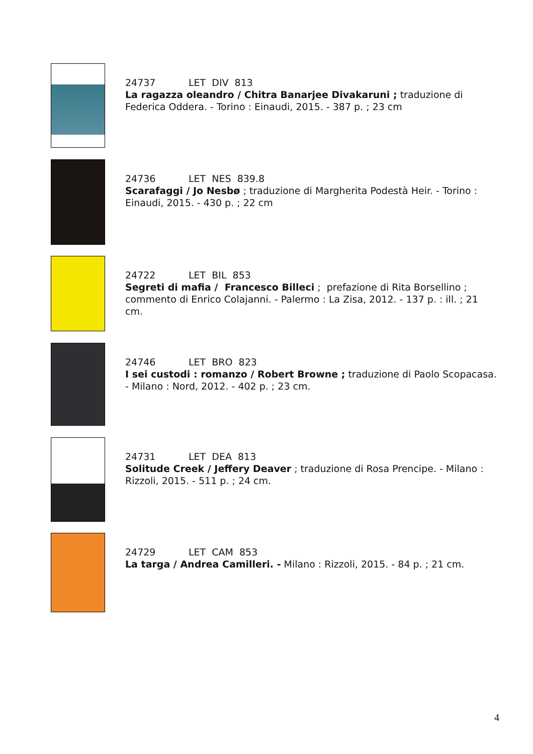24737 LET DIV 813
La ragazza oleandro / Chitra Banarjee Divakaruni ; traduzione di Federica Oddera. - Torino : Einaudi, 2015. - 387 p. ; 23 cm
24736 LET NES 839.8
Scarafaggi / Jo Nesbø ; traduzione di Margherita Podestà Heir. - Torino : Einaudi, 2015. - 430 p. ; 22 cm
24722 LET BIL 853
Segreti di mafia / Francesco Billeci ; prefazione di Rita Borsellino ; commento di Enrico Colajanni. - Palermo : La Zisa, 2012. - 137 p. : ill. ; 21 cm.
24746 LET BRO 823
I sei custodi : romanzo / Robert Browne ; traduzione di Paolo Scopacasa. - Milano : Nord, 2012. - 402 p. ; 23 cm.
24731 LET DEA 813
Solitude Creek / Jeffery Deaver ; traduzione di Rosa Prencipe. - Milano : Rizzoli, 2015. - 511 p. ; 24 cm.
24729 LET CAM 853
La targa / Andrea Camilleri. - Milano : Rizzoli, 2015. - 84 p. ; 21 cm.
4